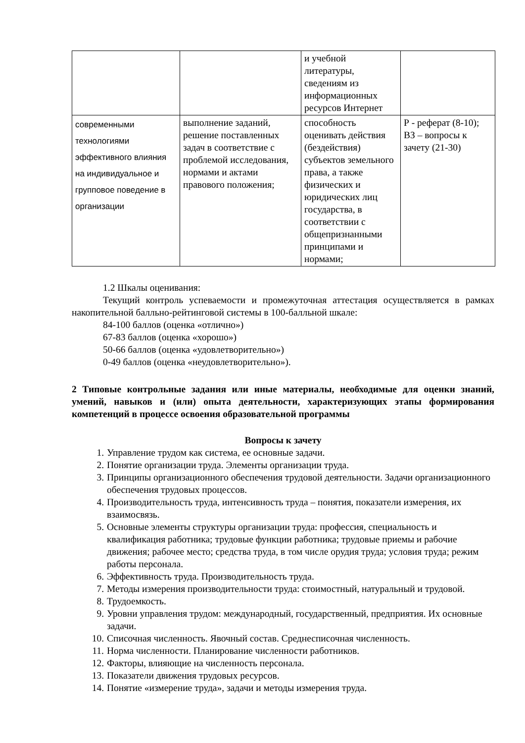| | | и учебной литературы, сведениям из информационных ресурсов Интернет | |
| современными технологиями эффективного влияния на индивидуальное и групповое поведение в организации | выполнение заданий, решение поставленных задач в соответствие с проблемой исследования, нормами и актами правового положения; | способность оценивать действия (бездействия) субъектов земельного права, а также физических и юридических лиц государства, в соответствии с общепризнанными принципами и нормами; | Р - реферат (8-10); ВЗ – вопросы к зачету (21-30) |
1.2 Шкалы оценивания:
Текущий контроль успеваемости и промежуточная аттестация осуществляется в рамках накопительной балльно-рейтинговой системы в 100-балльной шкале:
84-100 баллов (оценка «отлично»)
67-83 баллов (оценка «хорошо»)
50-66 баллов (оценка «удовлетворительно»)
0-49 баллов (оценка «неудовлетворительно»).
2 Типовые контрольные задания или иные материалы, необходимые для оценки знаний, умений, навыков и (или) опыта деятельности, характеризующих этапы формирования компетенций в процессе освоения образовательной программы
Вопросы к зачету
1. Управление трудом как система, ее основные задачи.
2. Понятие организации труда. Элементы организации труда.
3. Принципы организационного обеспечения трудовой деятельности. Задачи организационного обеспечения трудовых процессов.
4. Производительность труда, интенсивность труда – понятия, показатели измерения, их взаимосвязь.
5. Основные элементы структуры организации труда: профессия, специальность и квалификация работника; трудовые функции работника; трудовые приемы и рабочие движения; рабочее место; средства труда, в том числе орудия труда; условия труда; режим работы персонала.
6. Эффективность труда. Производительность труда.
7. Методы измерения производительности труда: стоимостный, натуральный и трудовой.
8. Трудоемкость.
9. Уровни управления трудом: международный, государственный, предприятия. Их основные задачи.
10. Списочная численность. Явочный состав. Среднесписочная численность.
11. Норма численности. Планирование численности работников.
12. Факторы, влияющие на численность персонала.
13. Показатели движения трудовых ресурсов.
14. Понятие «измерение труда», задачи и методы измерения труда.